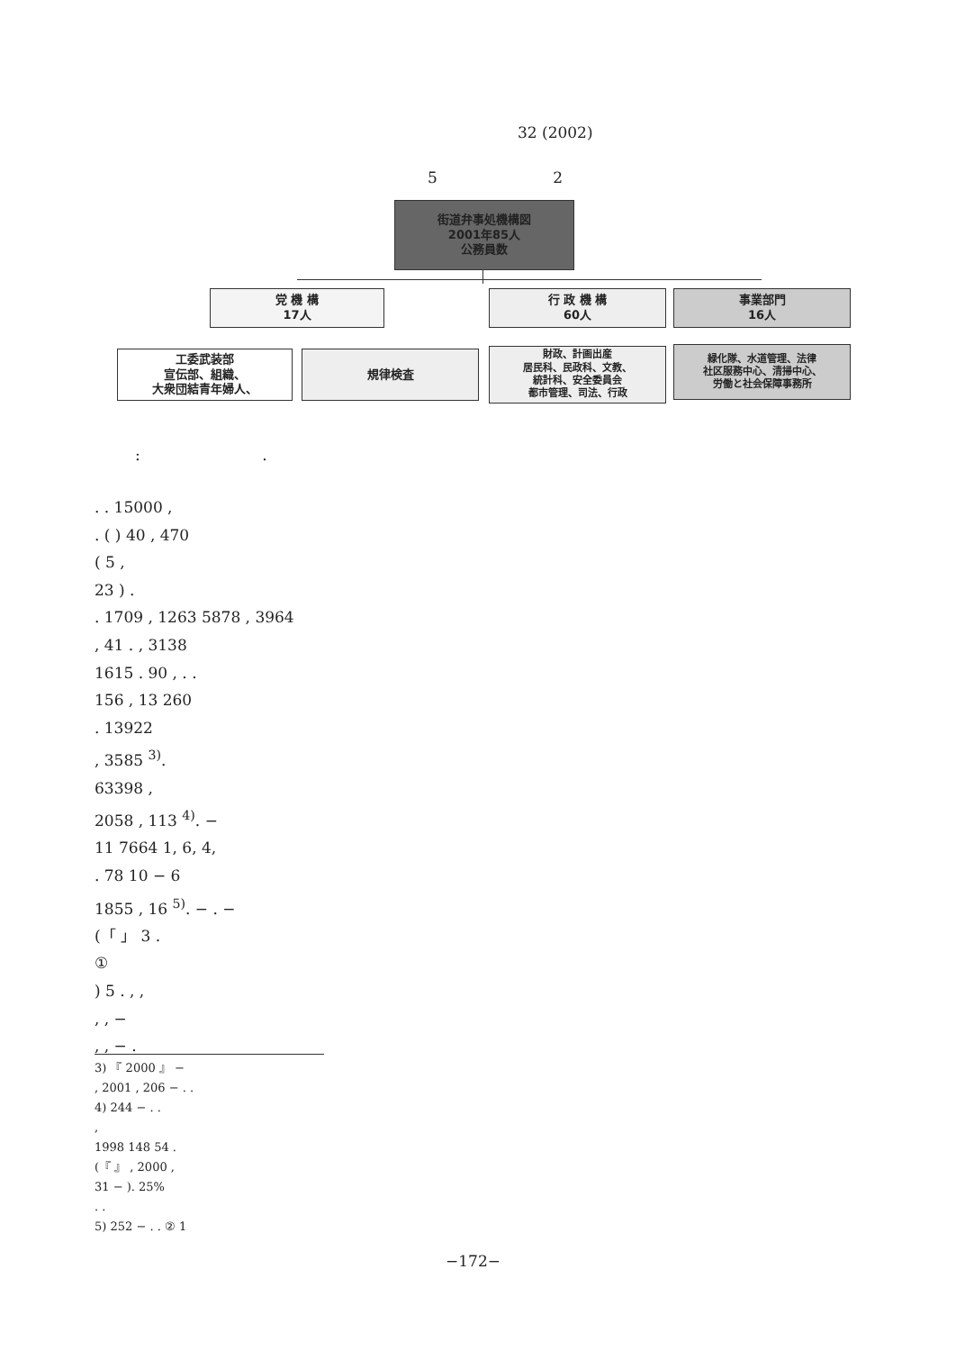32 (2002)
5 2
街道弁事処機構図
2001年85人
公務員数
党 機 構
17人
行 政 機 構
60人
事業部門
16人
工委武装部
宣伝部、組織、
大衆団結青年婦人、
規律検査
財政、計画出産
居民科、民政科、文教、
統計科、安全委員会
都市管理、司法、行政
緑化隊、水道管理、法律
社区服務中心、清掃中心、
労働と社会保障事務所
: .
. . 15000 ,
. ( ) 40 , 470
( 5 ,
23 ) .
. 1709 , 1263 5878 , 3964
, 41 . , 3138
1615 . 90 , . .
156 , 13 260
. 13922
, 3585 <sup>3)</sup>.
63398 ,
2058 , 113 <sup>4)</sup>. −
11 7664 1, 6, 4,
. 78 10 − 6
1855 , 16 <sup>5)</sup>. − . −
(「 」 3 .
①
) 5 . , ,
, , −
, , − .
3) 『 2000 』 −
, 2001 , 206 − . .
4) 244 − . .
,
1998 148 54 .
(『 』 , 2000 ,
31 − ). 25%
. .
5) 252 − . . ② 1
−172−